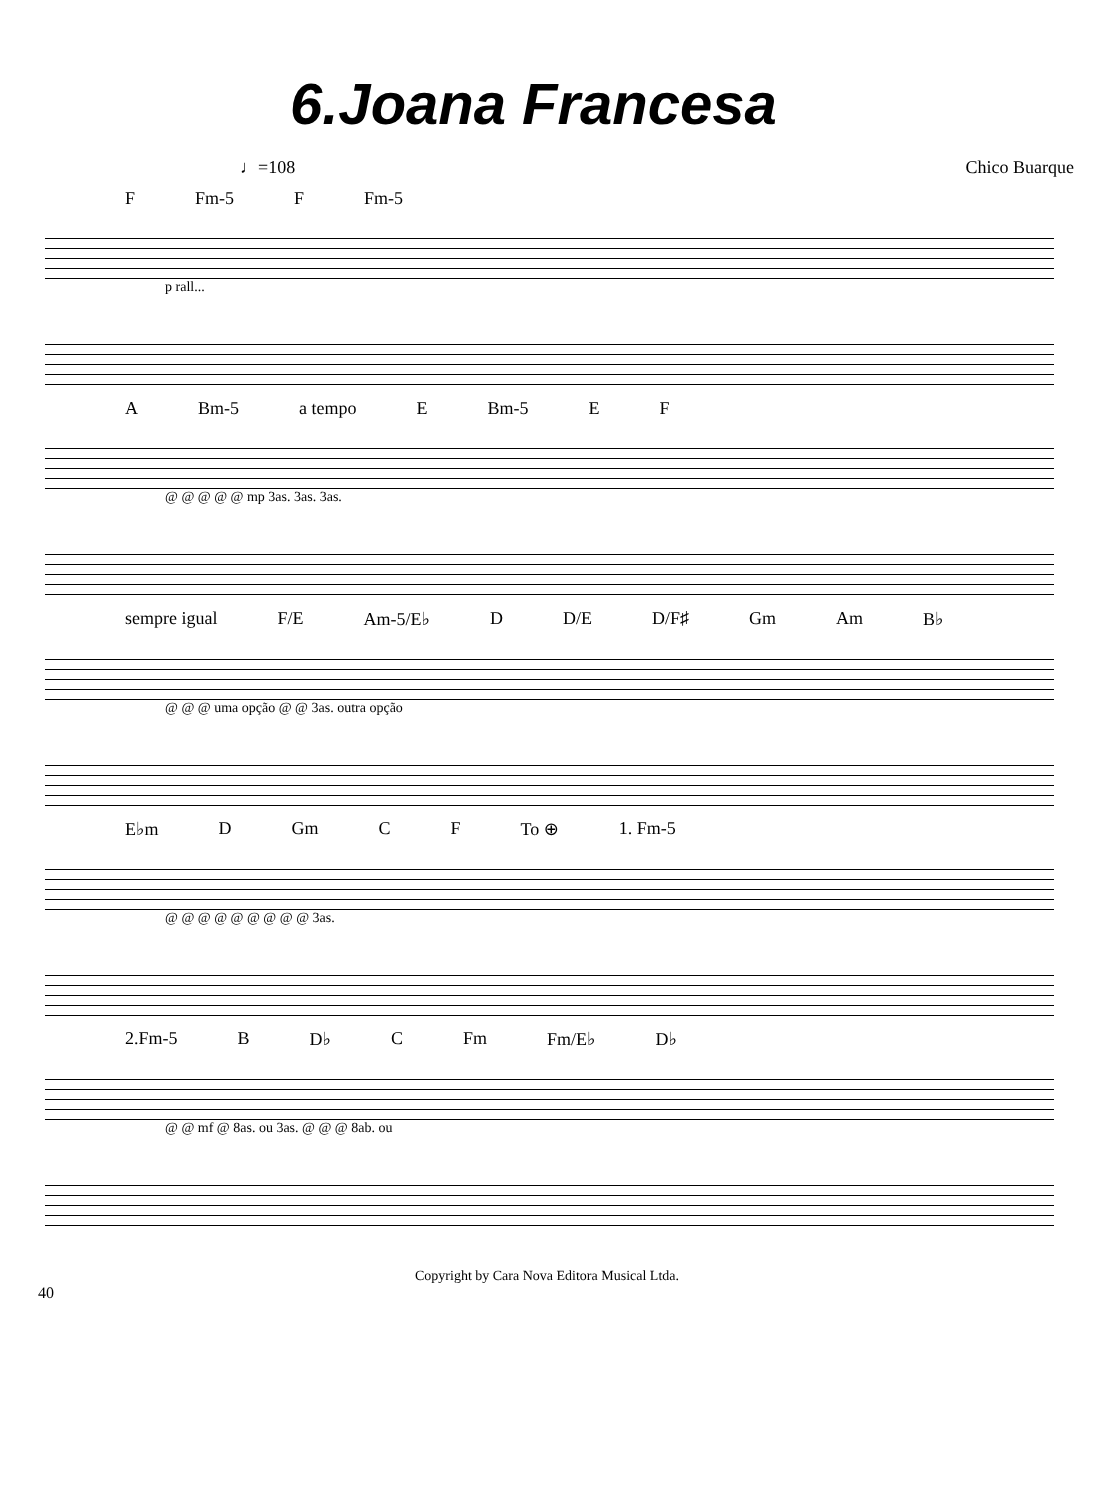6.Joana Francesa
♩=108 Chico Buarque
F Fm-5 F Fm-5
p rall...
A Bm-5 a tempo E Bm-5 E F
@ @ @ @ @ mp 3as. 3as. 3as.
sempre igual F/E Am-5/E♭ D D/E D/F♯ Gm Am B♭
@ @ @ uma opção @ @ 3as. outra opção
E♭m D Gm C F To ⊕ 1. Fm-5
@ @ @ @ @ @ @ @ @ 3as.
2.Fm-5 B D♭ C Fm Fm/E♭ D♭
@ @ mf @ 8as. ou 3as. @ @ @ 8ab. ou
Copyright by Cara Nova Editora Musical Ltda.
40